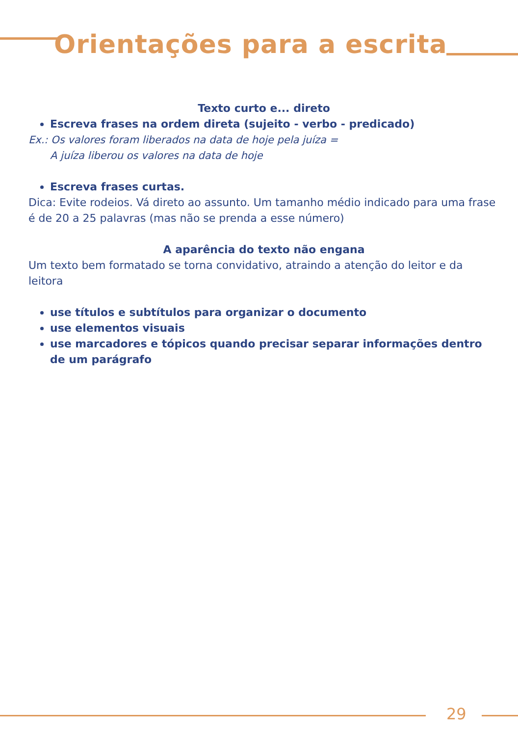Orientações para a escrita
Texto curto e... direto
Escreva frases na ordem direta (sujeito - verbo - predicado)
Ex.: Os valores foram liberados na data de hoje pela juíza =
A juíza liberou os valores na data de hoje
Escreva frases curtas.
Dica: Evite rodeios. Vá direto ao assunto. Um tamanho médio indicado para uma frase é de 20 a 25 palavras (mas não se prenda a esse número)
A aparência do texto não engana
Um texto bem formatado se torna convidativo, atraindo a atenção do leitor e da leitora
use títulos e subtítulos para organizar o documento
use elementos visuais
use marcadores e tópicos quando precisar separar informações dentro de um parágrafo
29